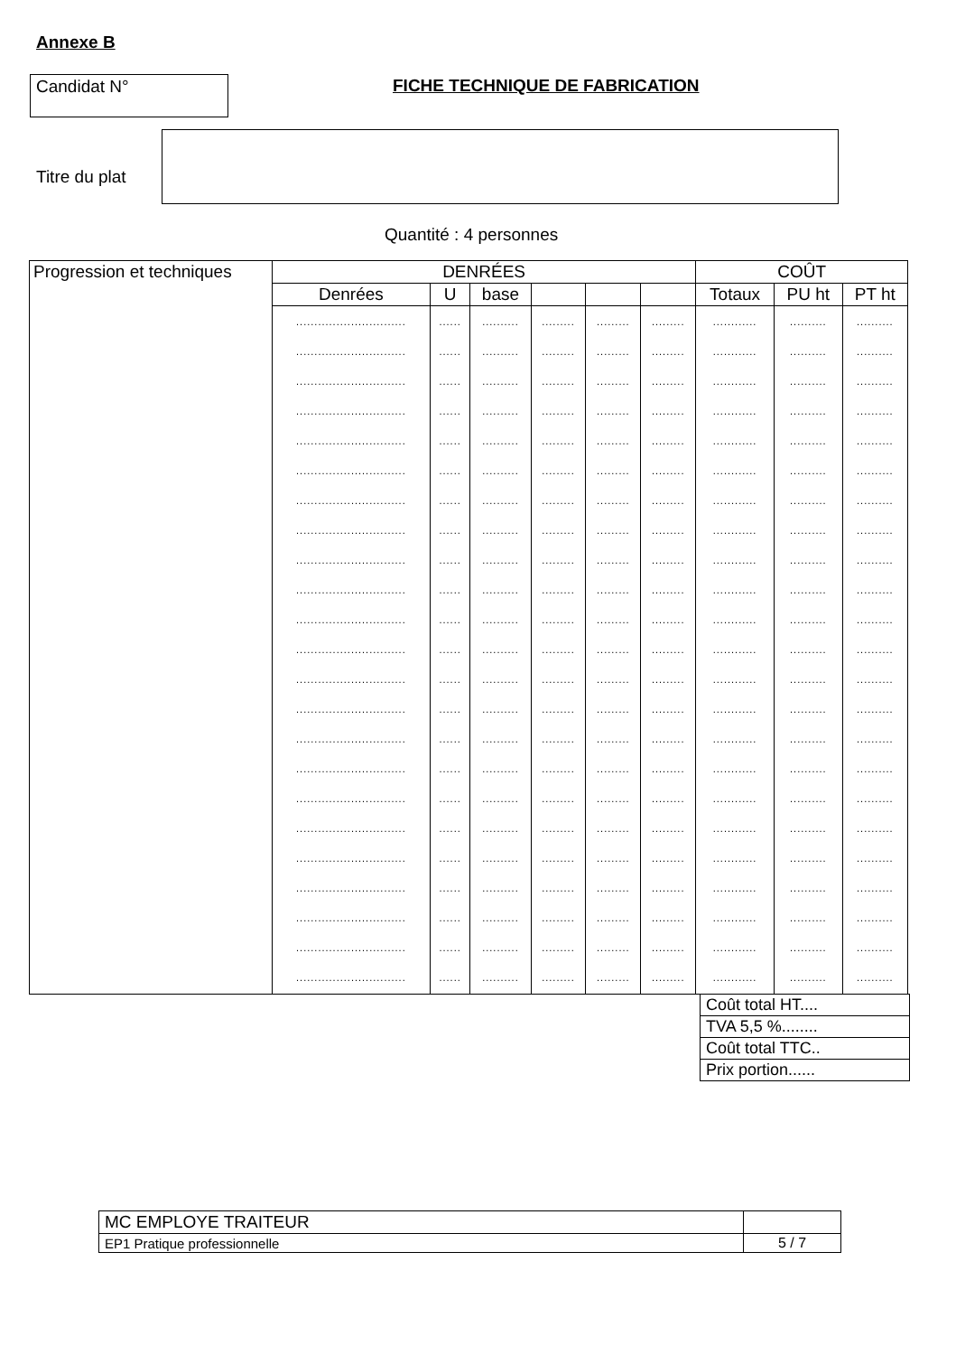Annexe B
Candidat N° FICHE TECHNIQUE DE FABRICATION
Titre du plat
Quantité : 4 personnes
| Progression et techniques | DENRÉES | | | | | | COÛT | | |
| --- | --- | --- | --- | --- | --- | --- | --- | --- | --- |
| | Denrées | U | base | | | | Totaux | PU ht | PT ht |
| | .............................. .............................. .............................. .............................. .............................. .............................. .............................. .............................. .............................. .............................. .............................. .............................. .............................. .............................. .............................. .............................. .............................. .............................. .............................. .............................. .............................. .............................. .............................. | ...... ...... ...... ...... ...... ...... ...... ...... ...... ...... ...... ...... ...... ...... ...... ...... ...... ...... ...... ...... ...... ...... ...... | .......... .......... .......... .......... .......... .......... .......... .......... .......... .......... .......... .......... .......... .......... .......... .......... .......... .......... .......... .......... .......... .......... .......... | ......... ......... ......... ......... ......... ......... ......... ......... ......... ......... ......... ......... ......... ......... ......... ......... ......... ......... ......... ......... ......... ......... ......... | ......... ......... ......... ......... ......... ......... ......... ......... ......... ......... ......... ......... ......... ......... ......... ......... ......... ......... ......... ......... ......... ......... ......... | ......... ......... ......... ......... ......... ......... ......... ......... ......... ......... ......... ......... ......... ......... ......... ......... ......... ......... ......... ......... ......... ......... ......... | ............ ............ ............ ............ ............ ............ ............ ............ ............ ............ ............ ............ ............ ............ ............ ............ ............ ............ ............ ............ ............ ............ ............ | .......... .......... .......... .......... .......... .......... .......... .......... .......... .......... .......... .......... .......... .......... .......... .......... .......... .......... .......... .......... .......... .......... .......... | .......... .......... .......... .......... .......... .......... .......... .......... .......... .......... .......... .......... .......... .......... .......... .......... .......... .......... .......... .......... .......... .......... .......... |
| Coût total HT.... |
| TVA 5,5 %........ |
| Coût total TTC.. |
| Prix portion...... |
| MC EMPLOYE TRAITEUR | |
| EP1 Pratique professionnelle | 5 / 7 |